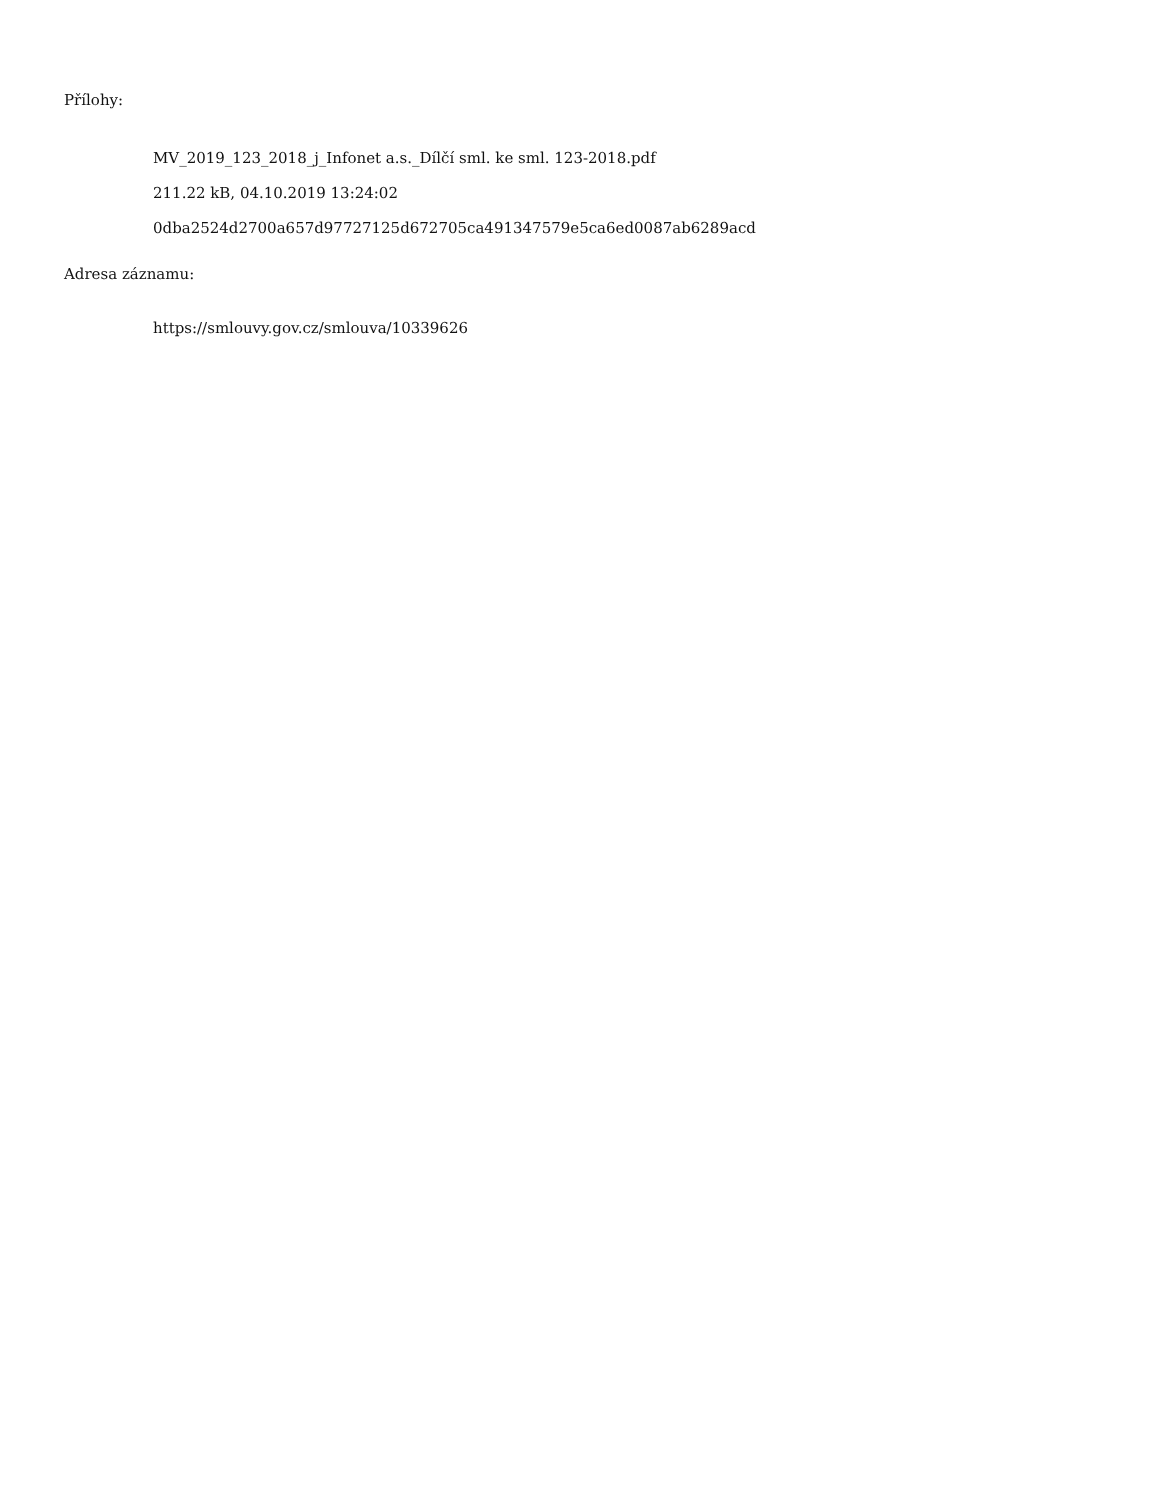Přílohy:
MV_2019_123_2018_j_Infonet a.s._Dílčí sml. ke sml. 123-2018.pdf
211.22 kB, 04.10.2019 13:24:02
0dba2524d2700a657d97727125d672705ca491347579e5ca6ed0087ab6289acd
Adresa záznamu:
https://smlouvy.gov.cz/smlouva/10339626